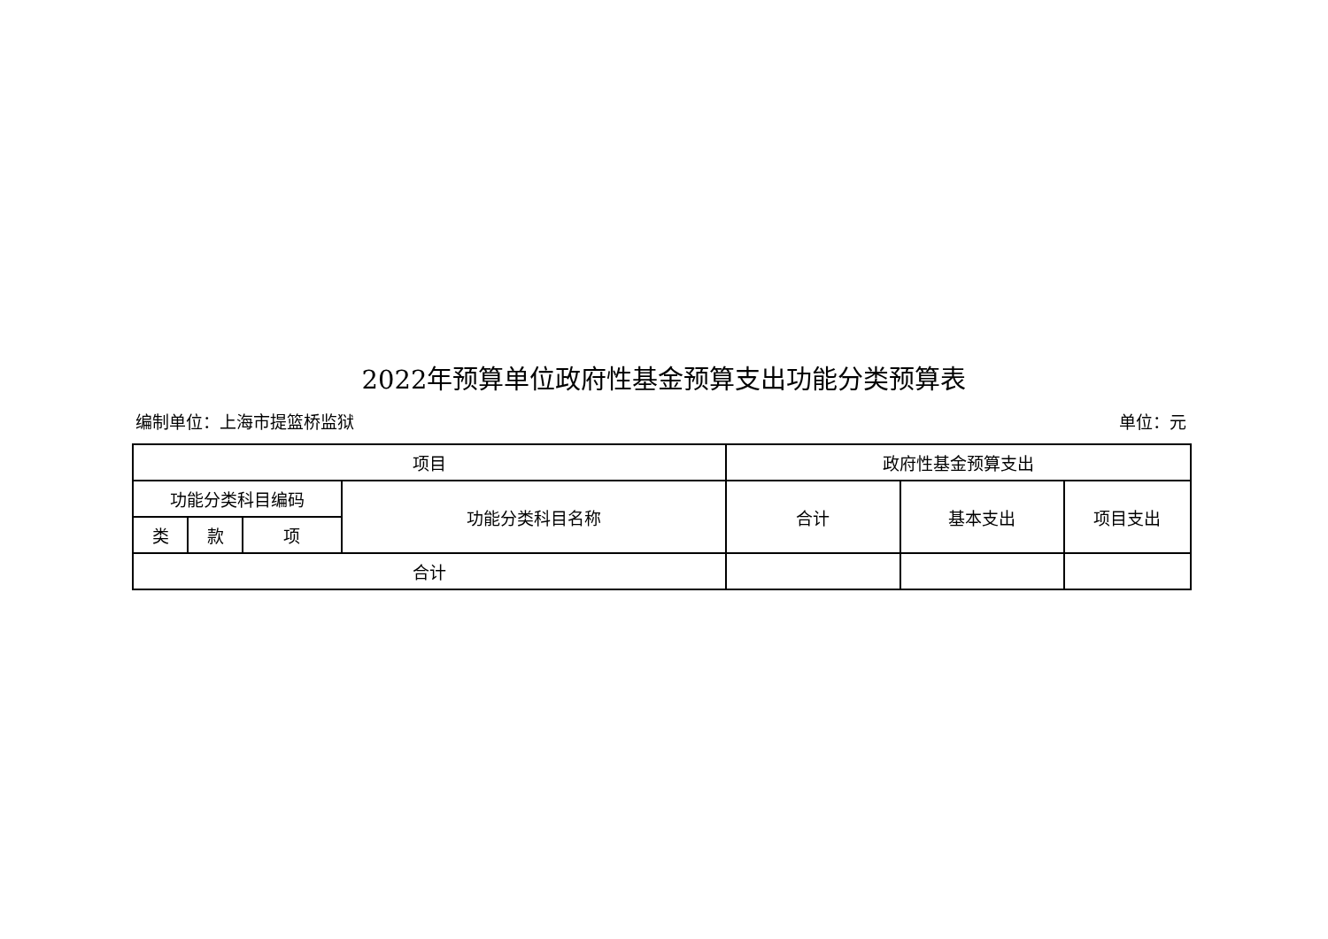2022年预算单位政府性基金预算支出功能分类预算表
编制单位：上海市提篮桥监狱 单位：元
| 项目 | | | | 政府性基金预算支出 | | |
| --- | --- | --- | --- | --- | --- | --- |
| 功能分类科目编码 | | | 功能分类科目名称 | 合计 | 基本支出 | 项目支出 |
| 类 | 款 | 项 | | | | |
| 合计 | | | | | | |